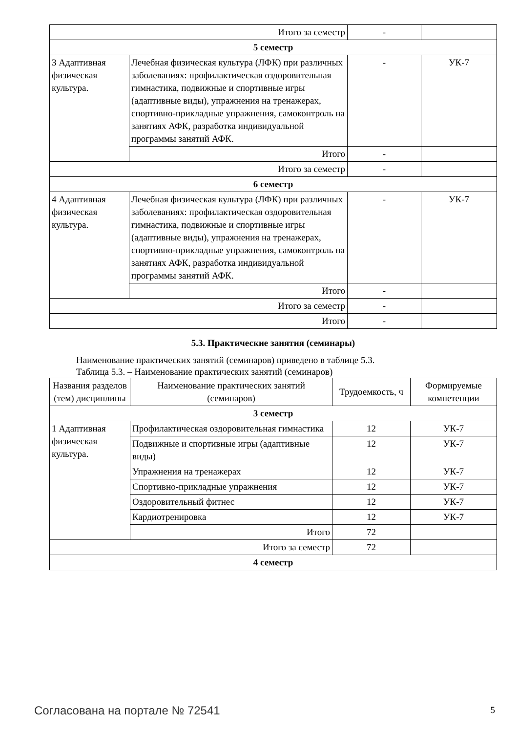| Итого за семестр | | - | |
| 5 семестр | | | |
| 3 Адаптивная физическая культура. | Лечебная физическая культура (ЛФК) при различных заболеваниях: профилактическая оздоровительная гимнастика, подвижные и спортивные игры (адаптивные виды), упражнения на тренажерах, спортивно-прикладные упражнения, самоконтроль на занятиях АФК, разработка индивидуальной программы занятий АФК. | - | УК-7 |
| | Итого | - | |
| Итого за семестр | | - | |
| 6 семестр | | | |
| 4 Адаптивная физическая культура. | Лечебная физическая культура (ЛФК) при различных заболеваниях: профилактическая оздоровительная гимнастика, подвижные и спортивные игры (адаптивные виды), упражнения на тренажерах, спортивно-прикладные упражнения, самоконтроль на занятиях АФК, разработка индивидуальной программы занятий АФК. | - | УК-7 |
| | Итого | - | |
| Итого за семестр | | - | |
| Итого | | - | |
5.3. Практические занятия (семинары)
Наименование практических занятий (семинаров) приведено в таблице 5.3.
Таблица 5.3. – Наименование практических занятий (семинаров)
| Названия разделов (тем) дисциплины | Наименование практических занятий (семинаров) | Трудоемкость, ч | Формируемые компетенции |
| --- | --- | --- | --- |
| 3 семестр | | | |
| 1 Адаптивная физическая культура. | Профилактическая оздоровительная гимнастика | 12 | УК-7 |
| | Подвижные и спортивные игры (адаптивные виды) | 12 | УК-7 |
| | Упражнения на тренажерах | 12 | УК-7 |
| | Спортивно-прикладные упражнения | 12 | УК-7 |
| | Оздоровительный фитнес | 12 | УК-7 |
| | Кардиотренировка | 12 | УК-7 |
| | Итого | 72 | |
| Итого за семестр | | 72 | |
| 4 семестр | | | |
Согласована на портале № 72541 5